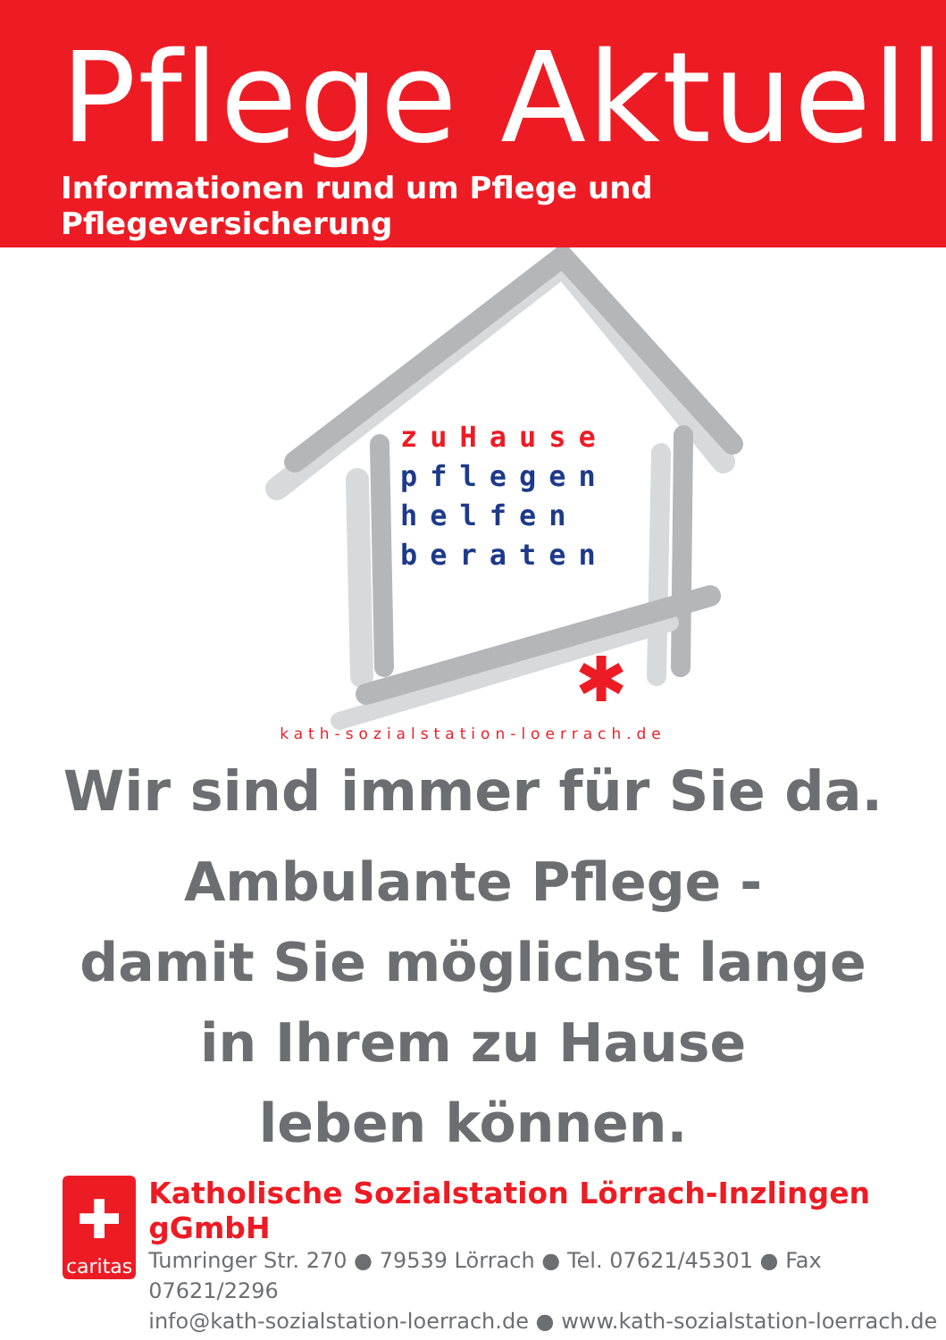Pflege Aktuell
Informationen rund um Pflege und Pflegeversicherung
✱
zuHause
pflegen
helfen
beraten
kath-sozialstation-loerrach.de
Wir sind immer für Sie da.
Ambulante Pflege -
damit Sie möglichst lange
in Ihrem zu Hause
leben können.
✚
caritas
Katholische Sozialstation Lörrach-Inzlingen gGmbH
Tumringer Str. 270 ● 79539 Lörrach ● Tel. 07621/45301 ● Fax 07621/2296
info@kath-sozialstation-loerrach.de ● www.kath-sozialstation-loerrach.de